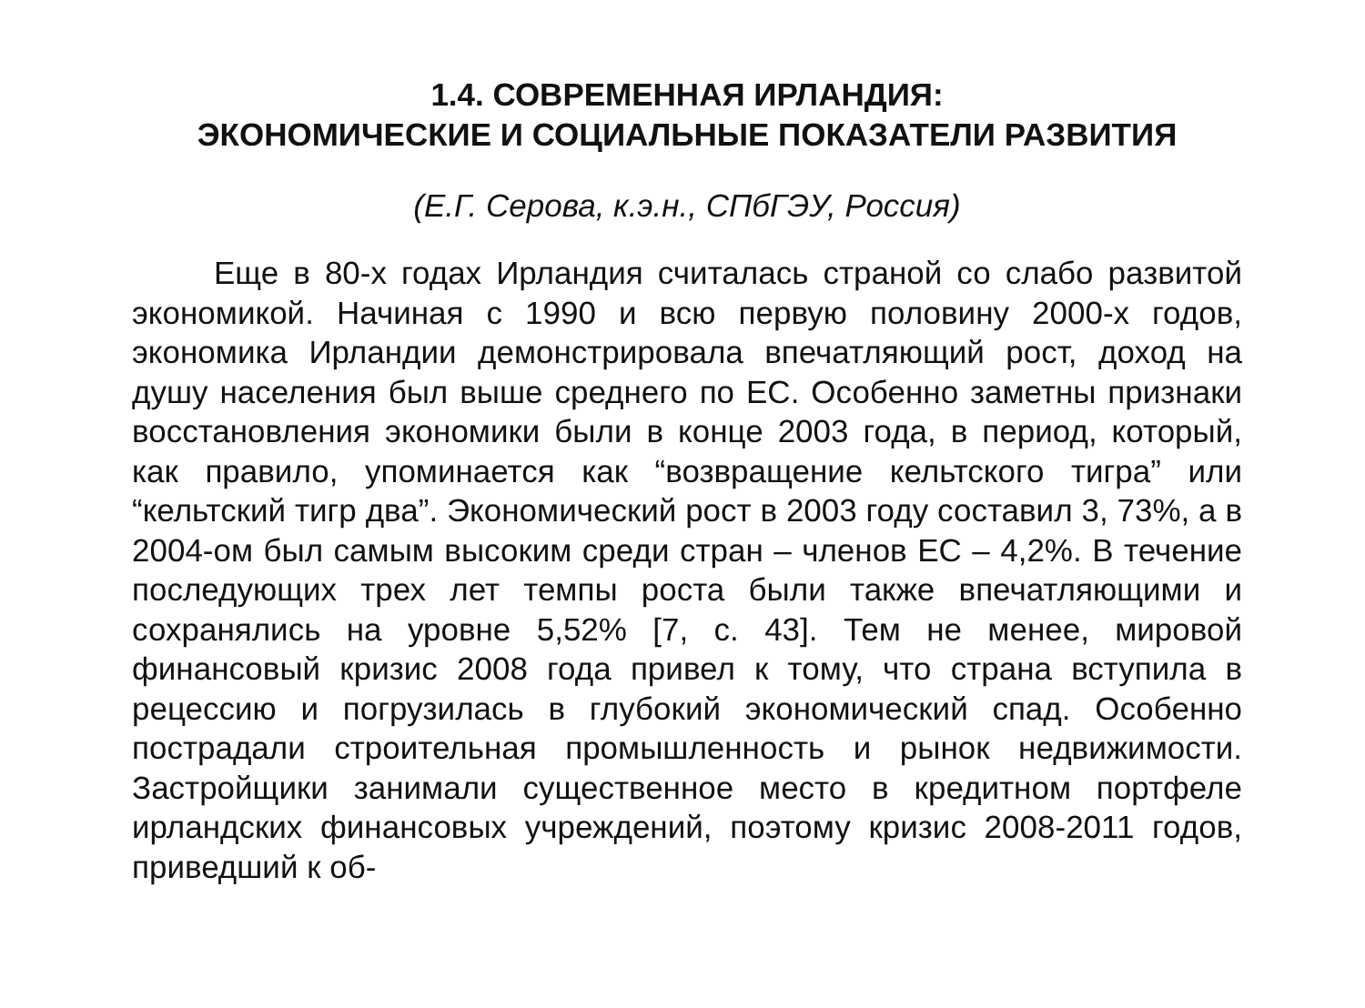1.4. СОВРЕМЕННАЯ ИРЛАНДИЯ:
ЭКОНОМИЧЕСКИЕ И СОЦИАЛЬНЫЕ ПОКАЗАТЕЛИ РАЗВИТИЯ
(Е.Г. Серова, к.э.н., СПбГЭУ, Россия)
Еще в 80-х годах Ирландия считалась страной со слабо развитой экономикой. Начиная с 1990 и всю первую половину 2000-х годов, экономика Ирландии демонстрировала впечатляющий рост, доход на душу населения был выше среднего по ЕС. Особенно заметны признаки восстановления экономики были в конце 2003 года, в период, который, как правило, упоминается как “возвращение кельтского тигра” или “кельтский тигр два”. Экономический рост в 2003 году составил 3, 73%, а в 2004-ом был самым высоким среди стран – членов ЕС – 4,2%. В течение последующих трех лет темпы роста были также впечатляющими и сохранялись на уровне 5,52% [7, с. 43]. Тем не менее, мировой финансовый кризис 2008 года привел к тому, что страна вступила в рецессию и погрузилась в глубокий экономический спад. Особенно пострадали строительная промышленность и рынок недвижимости. Застройщики занимали существенное место в кредитном портфеле ирландских финансовых учреждений, поэтому кризис 2008-2011 годов, приведший к об-